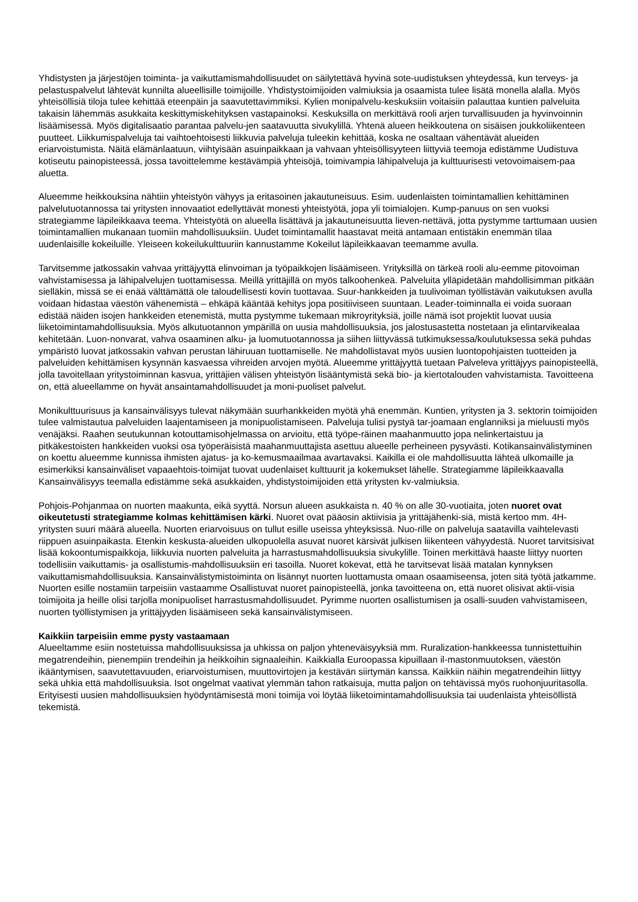Yhdistysten ja järjestöjen toiminta- ja vaikuttamismahdollisuudet on säilytettävä hyvinä sote-uudistuksen yhteydessä, kun terveys- ja pelastuspalvelut lähtevät kunnilta alueellisille toimijoille. Yhdistystoimijoiden valmiuksia ja osaamista tulee lisätä monella alalla. Myös yhteisöllisiä tiloja tulee kehittää eteenpäin ja saavutettavimmiksi. Kylien monipalvelu-keskuksiin voitaisiin palauttaa kuntien palveluita takaisin lähemmäs asukkaita keskittymiskehityksen vastapainoksi. Keskuksilla on merkittävä rooli arjen turvallisuuden ja hyvinvoinnin lisäämisessä. Myös digitalisaatio parantaa palvelu-jen saatavuutta sivukylillä. Yhtenä alueen heikkoutena on sisäisen joukkoliikenteen puutteet. Liikkumispalveluja tai vaihtoehtoisesti liikkuvia palveluja tuleekin kehittää, koska ne osaltaan vähentävät alueiden eriarvoistumista. Näitä elämänlaatuun, viihtyisään asuinpaikkaan ja vahvaan yhteisöllisyyteen liittyviä teemoja edistämme Uudistuva kotiseutu painopisteessä, jossa tavoittelemme kestävämpiä yhteisöjä, toimivampia lähipalveluja ja kulttuurisesti vetovoimaisem-paa aluetta.
Alueemme heikkouksina nähtiin yhteistyön vähyys ja eritasoinen jakautuneisuus. Esim. uudenlaisten toimintamallien kehittäminen palvelutuotannossa tai yritysten innovaatiot edellyttävät monesti yhteistyötä, jopa yli toimialojen. Kump-panuus on sen vuoksi strategiamme läpileikkaava teema. Yhteistyötä on alueella lisättävä ja jakautuneisuutta lieven-nettävä, jotta pystymme tarttumaan uusien toimintamallien mukanaan tuomiin mahdollisuuksiin. Uudet toimintamallit haastavat meitä antamaan entistäkin enemmän tilaa uudenlaisille kokeiluille. Yleiseen kokeilukulttuuriin kannustamme Kokeilut läpileikkaavan teemamme avulla.
Tarvitsemme jatkossakin vahvaa yrittäjyyttä elinvoiman ja työpaikkojen lisäämiseen. Yrityksillä on tärkeä rooli alu-eemme pitovoiman vahvistamisessa ja lähipalvelujen tuottamisessa. Meillä yrittäjillä on myös talkoohenkeä. Palveluita ylläpidetään mahdollisimman pitkään sielläkin, missä se ei enää välttämättä ole taloudellisesti kovin tuottavaa. Suur-hankkeiden ja tuulivoiman työllistävän vaikutuksen avulla voidaan hidastaa väestön vähenemistä – ehkäpä kääntää kehitys jopa positiiviseen suuntaan. Leader-toiminnalla ei voida suoraan edistää näiden isojen hankkeiden etenemistä, mutta pystymme tukemaan mikroyrityksiä, joille nämä isot projektit luovat uusia liiketoimintamahdollisuuksia. Myös alkutuotannon ympärillä on uusia mahdollisuuksia, jos jalostusastetta nostetaan ja elintarvikealaa kehitetään. Luon-nonvarat, vahva osaaminen alku- ja luomutuotannossa ja siihen liittyvässä tutkimuksessa/koulutuksessa sekä puhdas ympäristö luovat jatkossakin vahvan perustan lähiruuan tuottamiselle. Ne mahdollistavat myös uusien luontopohjaisten tuotteiden ja palveluiden kehittämisen kysynnän kasvaessa vihreiden arvojen myötä. Alueemme yrittäjyyttä tuetaan Palveleva yrittäjyys painopisteellä, jolla tavoitellaan yritystoiminnan kasvua, yrittäjien välisen yhteistyön lisääntymistä sekä bio- ja kiertotalouden vahvistamista. Tavoitteena on, että alueellamme on hyvät ansaintamahdollisuudet ja moni-puoliset palvelut.
Monikulttuurisuus ja kansainvälisyys tulevat näkymään suurhankkeiden myötä yhä enemmän. Kuntien, yritysten ja 3. sektorin toimijoiden tulee valmistautua palveluiden laajentamiseen ja monipuolistamiseen. Palveluja tulisi pystyä tar-joamaan englanniksi ja mieluusti myös venäjäksi. Raahen seutukunnan kotouttamisohjelmassa on arvioitu, että työpe-räinen maahanmuutto jopa nelinkertaistuu ja pitkäkestoisten hankkeiden vuoksi osa työperäisistä maahanmuuttajista asettuu alueelle perheineen pysyvästi. Kotikansainvälistyminen on koettu alueemme kunnissa ihmisten ajatus- ja ko-kemusmaailmaa avartavaksi. Kaikilla ei ole mahdollisuutta lähteä ulkomaille ja esimerkiksi kansainväliset vapaaehtois-toimijat tuovat uudenlaiset kulttuurit ja kokemukset lähelle. Strategiamme läpileikkaavalla Kansainvälisyys teemalla edistämme sekä asukkaiden, yhdistystoimijoiden että yritysten kv-valmiuksia.
Pohjois-Pohjanmaa on nuorten maakunta, eikä syyttä. Norsun alueen asukkaista n. 40 % on alle 30-vuotiaita, joten nuoret ovat oikeutetusti strategiamme kolmas kehittämisen kärki. Nuoret ovat pääosin aktiivisia ja yrittäjähenki-siä, mistä kertoo mm. 4H-yritysten suuri määrä alueella. Nuorten eriarvoisuus on tullut esille useissa yhteyksissä. Nuo-rille on palveluja saatavilla vaihtelevasti riippuen asuinpaikasta. Etenkin keskusta-alueiden ulkopuolella asuvat nuoret kärsivät julkisen liikenteen vähyydestä. Nuoret tarvitsisivat lisää kokoontumispaikkoja, liikkuvia nuorten palveluita ja harrastusmahdollisuuksia sivukylille. Toinen merkittävä haaste liittyy nuorten todellisiin vaikuttamis- ja osallistumis-mahdollisuuksiin eri tasoilla. Nuoret kokevat, että he tarvitsevat lisää matalan kynnyksen vaikuttamismahdollisuuksia. Kansainvälistymistoiminta on lisännyt nuorten luottamusta omaan osaamiseensa, joten sitä työtä jatkamme. Nuorten esille nostamiin tarpeisiin vastaamme Osallistuvat nuoret painopisteellä, jonka tavoitteena on, että nuoret olisivat aktii-visia toimijoita ja heille olisi tarjolla monipuoliset harrastusmahdollisuudet. Pyrimme nuorten osallistumisen ja osalli-suuden vahvistamiseen, nuorten työllistymisen ja yrittäjyyden lisäämiseen sekä kansainvälistymiseen.
Kaikkiin tarpeisiin emme pysty vastaamaan
Alueeltamme esiin nostetuissa mahdollisuuksissa ja uhkissa on paljon yhteneväisyyksiä mm. Ruralization-hankkeessa tunnistettuihin megatrendeihin, pienempiin trendeihin ja heikkoihin signaaleihin. Kaikkialla Euroopassa kipuillaan il-mastonmuutoksen, väestön ikääntymisen, saavutettavuuden, eriarvoistumisen, muuttovirtojen ja kestävän siirtymän kanssa. Kaikkiin näihin megatrendeihin liittyy sekä uhkia että mahdollisuuksia. Isot ongelmat vaativat ylemmän tahon ratkaisuja, mutta paljon on tehtävissä myös ruohonjuuritasolla. Erityisesti uusien mahdollisuuksien hyödyntämisestä moni toimija voi löytää liiketoimintamahdollisuuksia tai uudenlaista yhteisöllistä tekemistä.